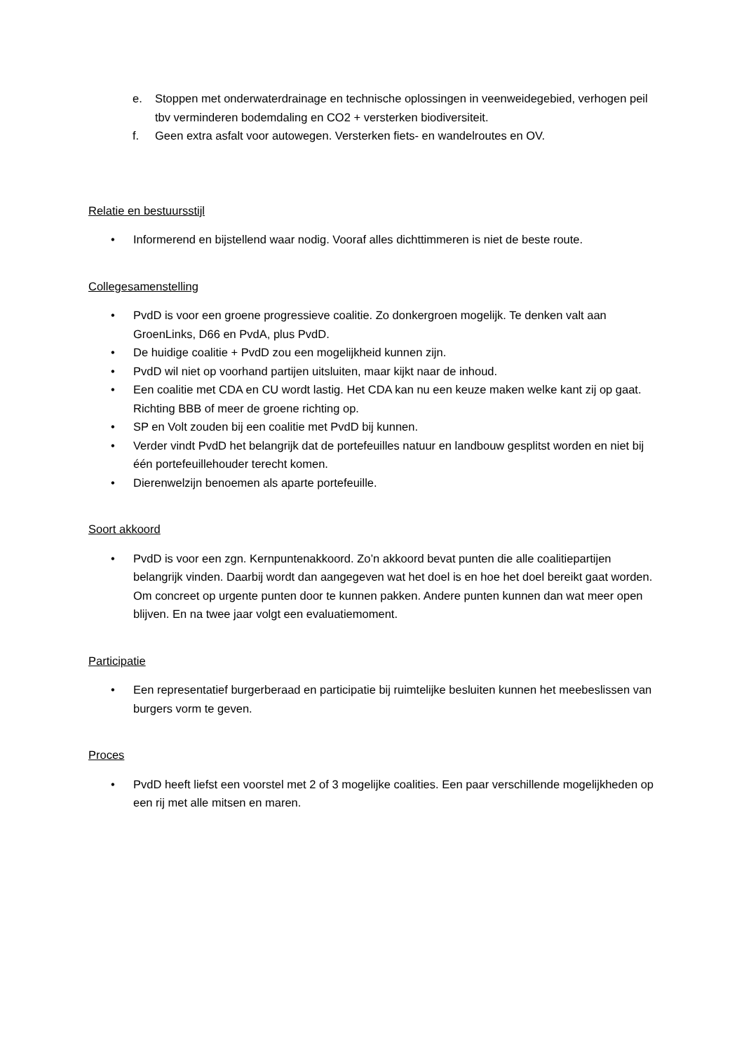e. Stoppen met onderwaterdrainage en technische oplossingen in veenweidegebied, verhogen peil tbv verminderen bodemdaling en CO2 + versterken biodiversiteit.
f. Geen extra asfalt voor autowegen. Versterken fiets- en wandelroutes en OV.
Relatie en bestuursstijl
• Informerend en bijstellend waar nodig. Vooraf alles dichttimmeren is niet de beste route.
Collegesamenstelling
• PvdD is voor een groene progressieve coalitie. Zo donkergroen mogelijk. Te denken valt aan GroenLinks, D66 en PvdA, plus PvdD.
• De huidige coalitie + PvdD zou een mogelijkheid kunnen zijn.
• PvdD wil niet op voorhand partijen uitsluiten, maar kijkt naar de inhoud.
• Een coalitie met CDA en CU wordt lastig. Het CDA kan nu een keuze maken welke kant zij op gaat. Richting BBB of meer de groene richting op.
• SP en Volt zouden bij een coalitie met PvdD bij kunnen.
• Verder vindt PvdD het belangrijk dat de portefeuilles natuur en landbouw gesplitst worden en niet bij één portefeuillehouder terecht komen.
• Dierenwelzijn benoemen als aparte portefeuille.
Soort akkoord
• PvdD is voor een zgn. Kernpuntenakkoord. Zo’n akkoord bevat punten die alle coalitiepartijen belangrijk vinden. Daarbij wordt dan aangegeven wat het doel is en hoe het doel bereikt gaat worden. Om concreet op urgente punten door te kunnen pakken. Andere punten kunnen dan wat meer open blijven. En na twee jaar volgt een evaluatiemoment.
Participatie
• Een representatief burgerberaad en participatie bij ruimtelijke besluiten kunnen het meebeslissen van burgers vorm te geven.
Proces
• PvdD heeft liefst een voorstel met 2 of 3 mogelijke coalities. Een paar verschillende mogelijkheden op een rij met alle mitsen en maren.